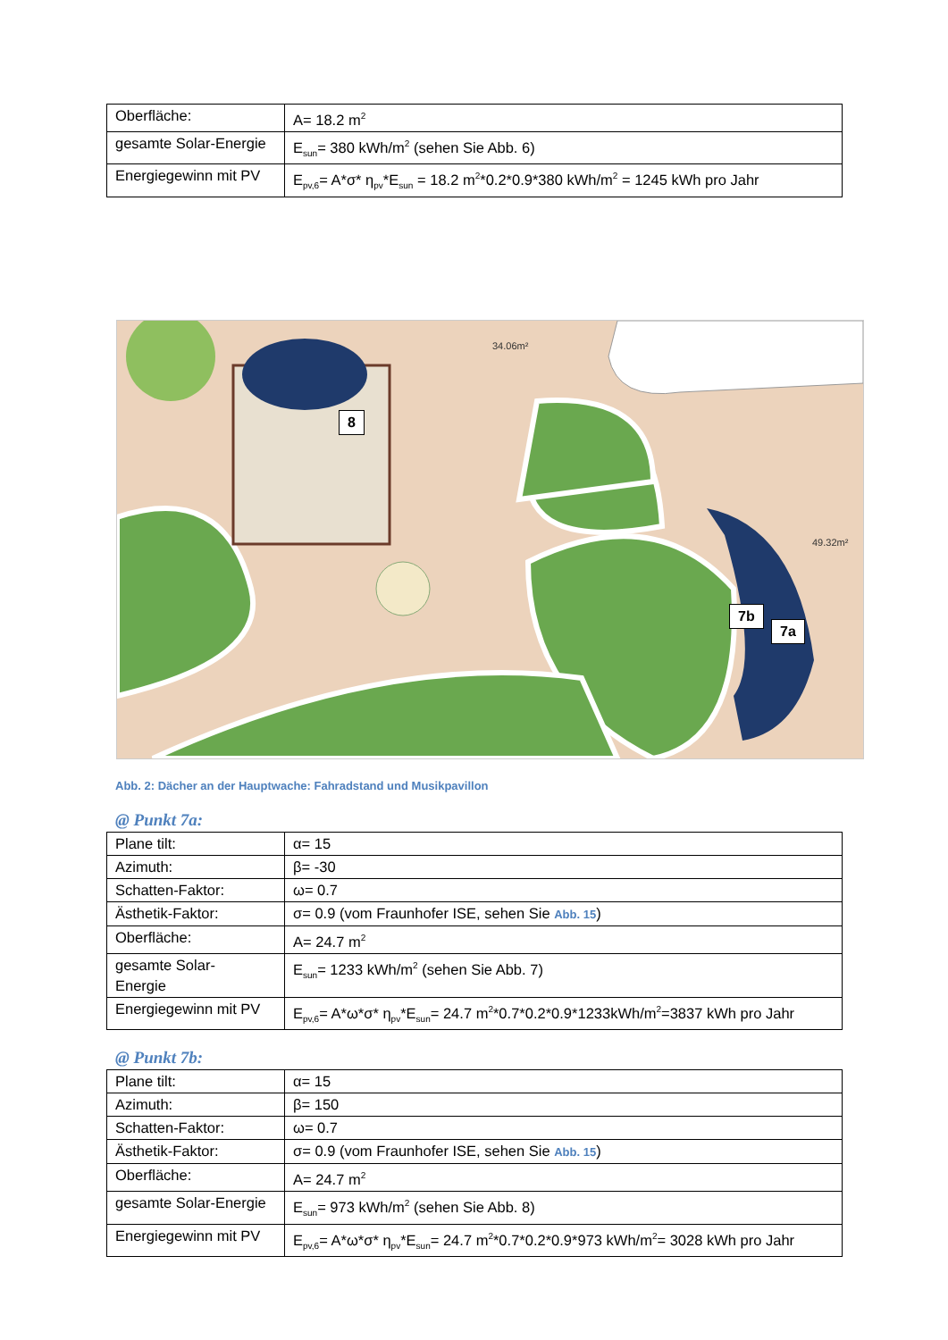| Oberfläche: | A= 18.2 m<sup>2</sup> |
| gesamte Solar-Energie | E<sub>sun</sub>= 380 kWh/m<sup>2</sup> (sehen Sie Abb. 6) |
| Energiegewinn mit PV | E<sub>pv,6</sub>= A*σ* η<sub>pv</sub>*E<sub>sun</sub> = 18.2 m<sup>2</sup>*0.2*0.9*380 kWh/m<sup>2</sup> = 1245 kWh pro Jahr |
34.06m²
49.32m²
8
7b
7a
Abb. 2: Dächer an der Hauptwache: Fahradstand und Musikpavillon
@ Punkt 7a:
| Plane tilt: | α= 15 |
| Azimuth: | β= -30 |
| Schatten-Faktor: | ω= 0.7 |
| Ästhetik-Faktor: | σ= 0.9 (vom Fraunhofer ISE, sehen Sie Abb. 15 ) |
| Oberfläche: | A= 24.7 m<sup>2</sup> |
| gesamte Solar- Energie | E<sub>sun</sub>= 1233 kWh/m<sup>2</sup> (sehen Sie Abb. 7) |
| Energiegewinn mit PV | E<sub>pv,6</sub>= A*ω*σ* η<sub>pv</sub>*E<sub>sun</sub>= 24.7 m<sup>2</sup>*0.7*0.2*0.9*1233kWh/m<sup>2</sup>=3837 kWh pro Jahr |
@ Punkt 7b:
| Plane tilt: | α= 15 |
| Azimuth: | β= 150 |
| Schatten-Faktor: | ω= 0.7 |
| Ästhetik-Faktor: | σ= 0.9 (vom Fraunhofer ISE, sehen Sie Abb. 15 ) |
| Oberfläche: | A= 24.7 m<sup>2</sup> |
| gesamte Solar-Energie | E<sub>sun</sub>= 973 kWh/m<sup>2</sup> (sehen Sie Abb. 8) |
| Energiegewinn mit PV | E<sub>pv,6</sub>= A*ω*σ* η<sub>pv</sub>*E<sub>sun</sub>= 24.7 m<sup>2</sup>*0.7*0.2*0.9*973 kWh/m<sup>2</sup>= 3028 kWh pro Jahr |